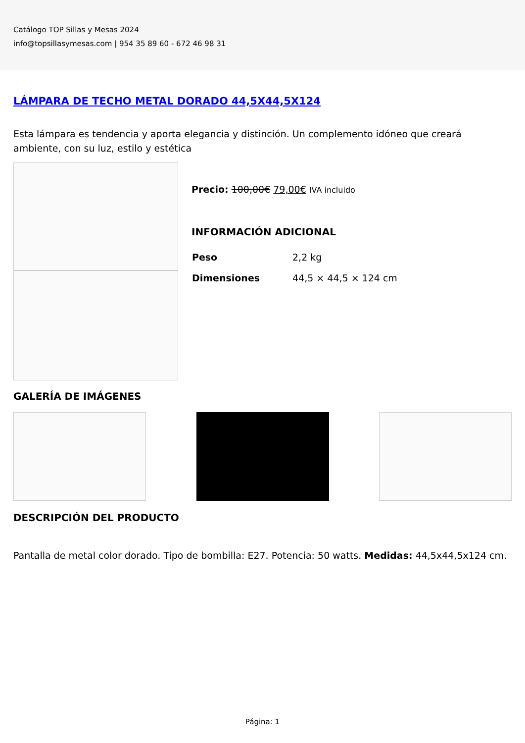Catálogo TOP Sillas y Mesas 2024
info@topsillasymesas.com | 954 35 89 60 - 672 46 98 31
LÁMPARA DE TECHO METAL DORADO 44,5X44,5X124
Esta lámpara es tendencia y aporta elegancia y distinción. Un complemento idóneo que creará ambiente, con su luz, estilo y estética
Precio: 100,00€ 79,00€ IVA incluido
INFORMACIÓN ADICIONAL
| Peso | 2,2 kg |
| Dimensiones | 44,5 × 44,5 × 124 cm |
GALERÍA DE IMÁGENES
DESCRIPCIÓN DEL PRODUCTO
Pantalla de metal color dorado. Tipo de bombilla: E27. Potencia: 50 watts. Medidas: 44,5x44,5x124 cm.
Página: 1